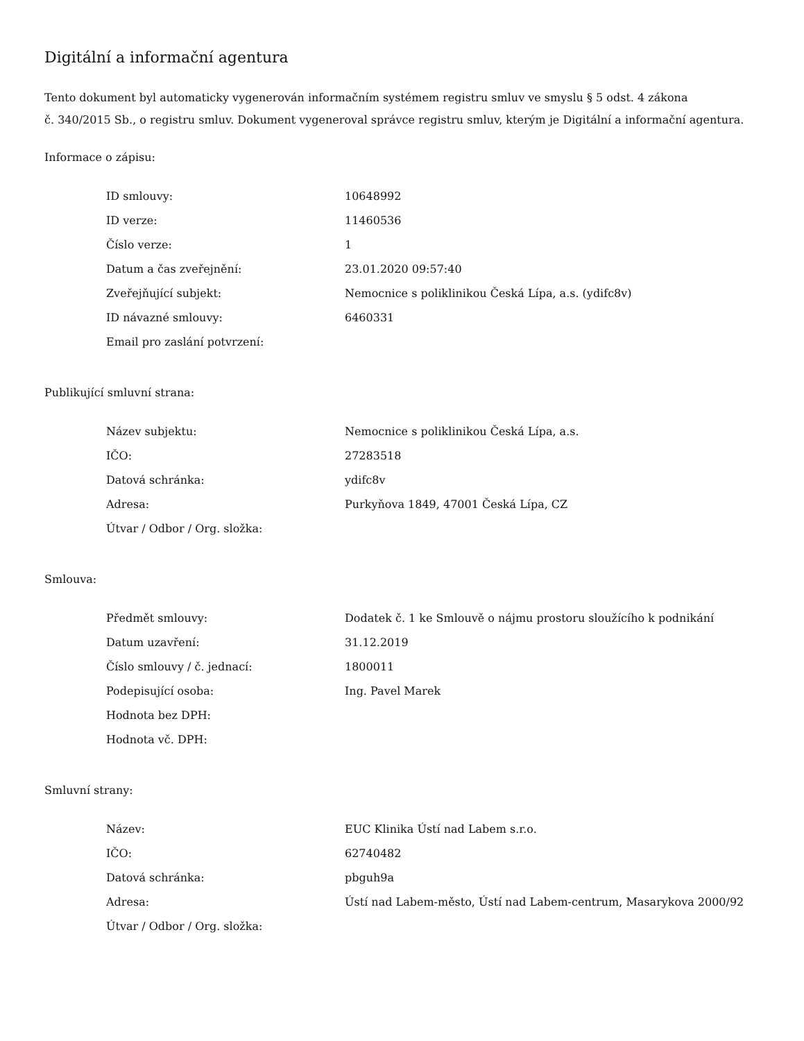Digitální a informační agentura
Tento dokument byl automaticky vygenerován informačním systémem registru smluv ve smyslu § 5 odst. 4 zákona
č. 340/2015 Sb., o registru smluv. Dokument vygeneroval správce registru smluv, kterým je Digitální a informační agentura.
Informace o zápisu:
| ID smlouvy: | 10648992 |
| ID verze: | 11460536 |
| Číslo verze: | 1 |
| Datum a čas zveřejnění: | 23.01.2020 09:57:40 |
| Zveřejňující subjekt: | Nemocnice s poliklinikou Česká Lípa, a.s. (ydifc8v) |
| ID návazné smlouvy: | 6460331 |
| Email pro zaslání potvrzení: | |
Publikující smluvní strana:
| Název subjektu: | Nemocnice s poliklinikou Česká Lípa, a.s. |
| IČO: | 27283518 |
| Datová schránka: | ydifc8v |
| Adresa: | Purkyňova 1849, 47001 Česká Lípa, CZ |
| Útvar / Odbor / Org. složka: | |
Smlouva:
| Předmět smlouvy: | Dodatek č. 1 ke Smlouvě o nájmu prostoru sloužícího k podnikání |
| Datum uzavření: | 31.12.2019 |
| Číslo smlouvy / č. jednací: | 1800011 |
| Podepisující osoba: | Ing. Pavel Marek |
| Hodnota bez DPH: | |
| Hodnota vč. DPH: | |
Smluvní strany:
| Název: | EUC Klinika Ústí nad Labem s.r.o. |
| IČO: | 62740482 |
| Datová schránka: | pbguh9a |
| Adresa: | Ústí nad Labem-město, Ústí nad Labem-centrum, Masarykova 2000/92 |
| Útvar / Odbor / Org. složka: | |